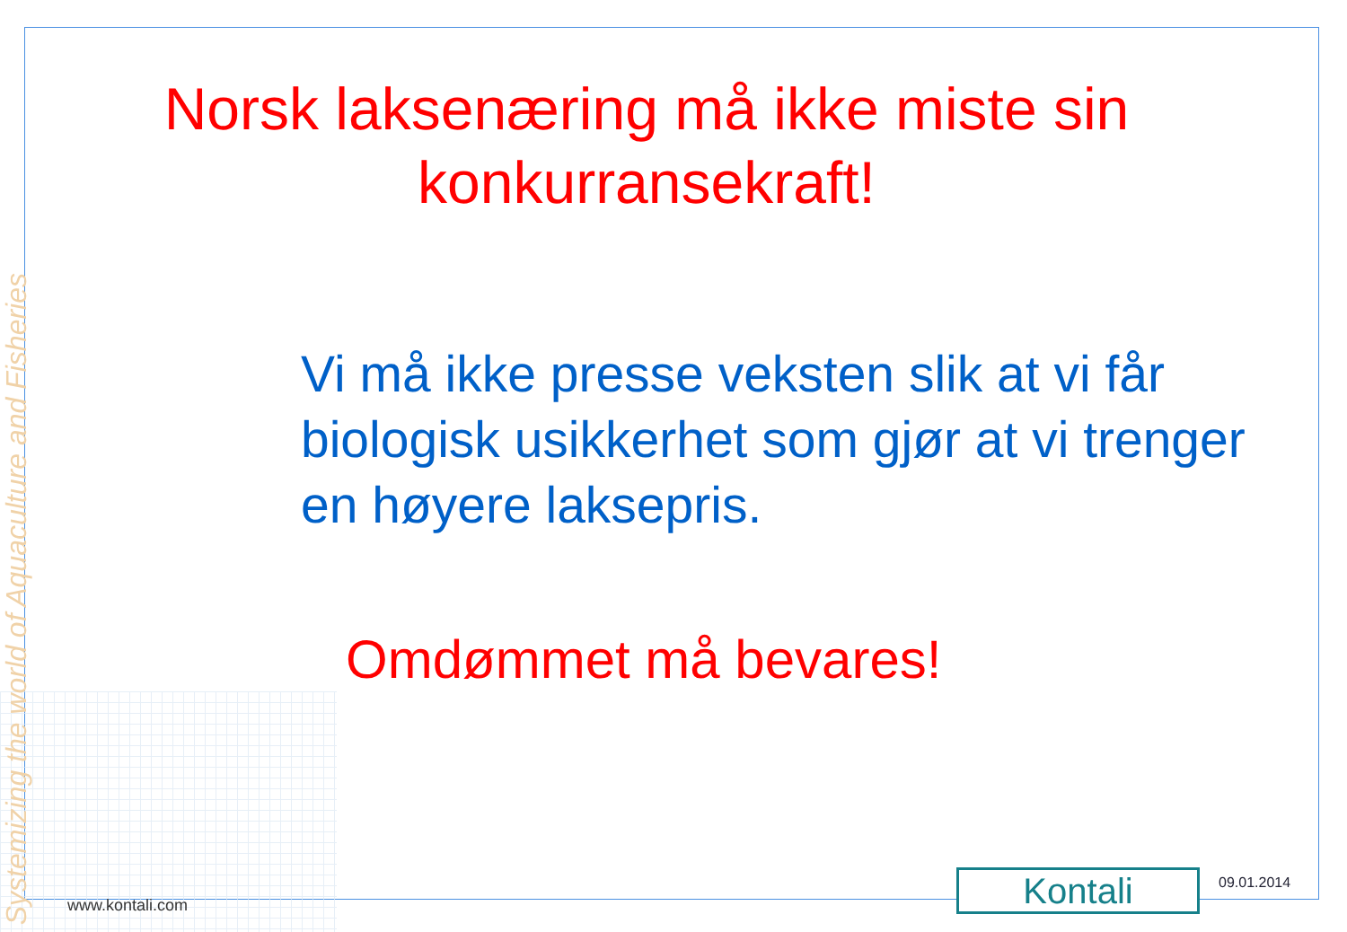Systemizing the world of Aquaculture and Fisheries
Norsk laksenæring må ikke miste sin konkurransekraft!
Vi må ikke presse veksten slik at vi får biologisk usikkerhet som gjør at vi trenger en høyere laksepris.
Omdømmet må bevares!
www.kontali.com Kontali 09.01.2014